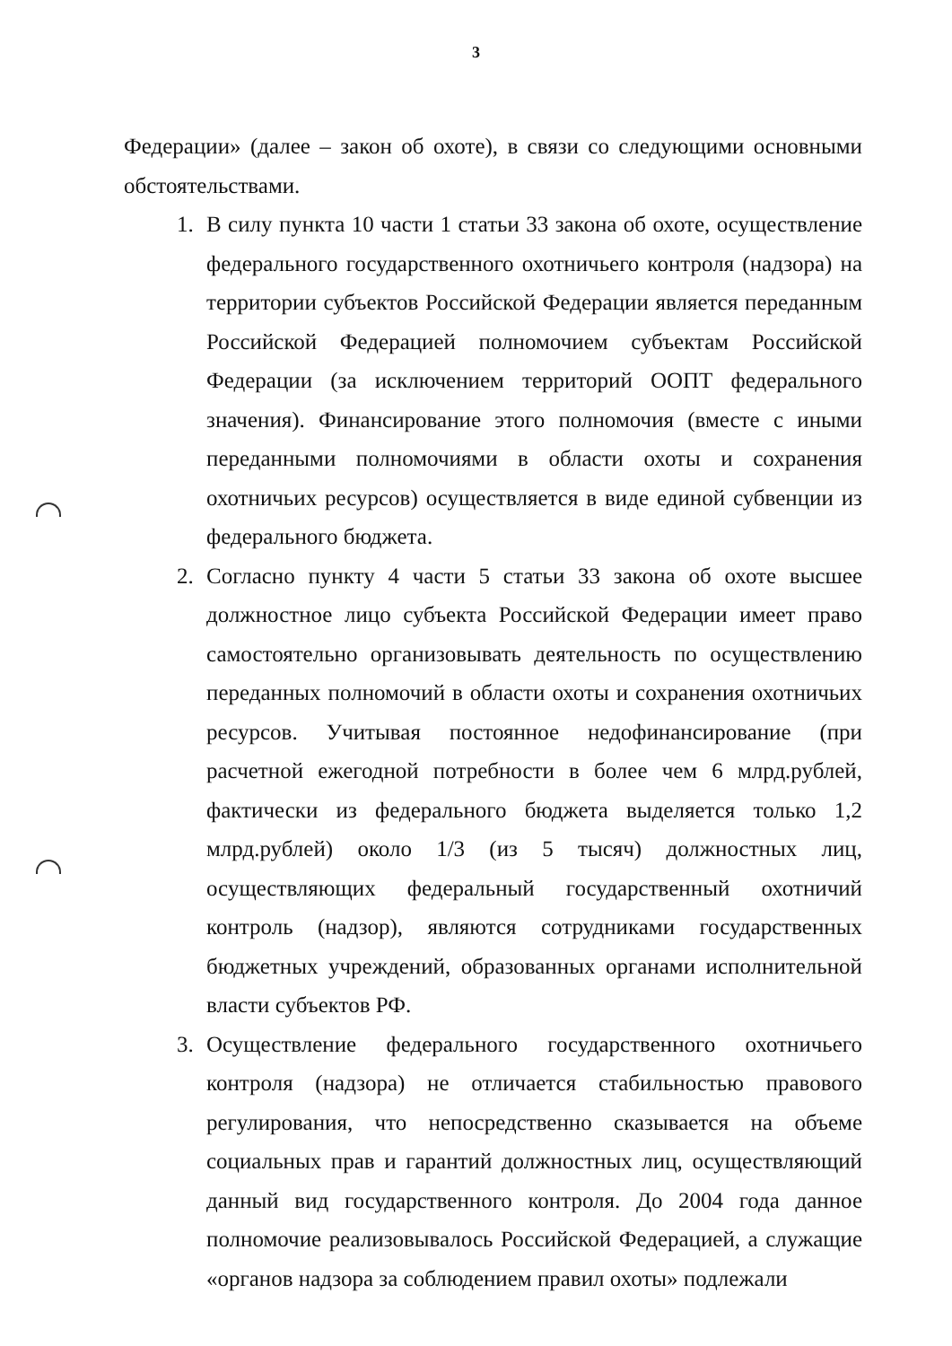3
Федерации» (далее – закон об охоте), в связи со следующими основными обстоятельствами.
1. В силу пункта 10 части 1 статьи 33 закона об охоте, осуществление федерального государственного охотничьего контроля (надзора) на территории субъектов Российской Федерации является переданным Российской Федерацией полномочием субъектам Российской Федерации (за исключением территорий ООПТ федерального значения). Финансирование этого полномочия (вместе с иными переданными полномочиями в области охоты и сохранения охотничьих ресурсов) осуществляется в виде единой субвенции из федерального бюджета.
2. Согласно пункту 4 части 5 статьи 33 закона об охоте высшее должностное лицо субъекта Российской Федерации имеет право самостоятельно организовывать деятельность по осуществлению переданных полномочий в области охоты и сохранения охотничьих ресурсов. Учитывая постоянное недофинансирование (при расчетной ежегодной потребности в более чем 6 млрд.рублей, фактически из федерального бюджета выделяется только 1,2 млрд.рублей) около 1/3 (из 5 тысяч) должностных лиц, осуществляющих федеральный государственный охотничий контроль (надзор), являются сотрудниками государственных бюджетных учреждений, образованных органами исполнительной власти субъектов РФ.
3. Осуществление федерального государственного охотничьего контроля (надзора) не отличается стабильностью правового регулирования, что непосредственно сказывается на объеме социальных прав и гарантий должностных лиц, осуществляющий данный вид государственного контроля. До 2004 года данное полномочие реализовывалось Российской Федерацией, а служащие «органов надзора за соблюдением правил охоты» подлежали